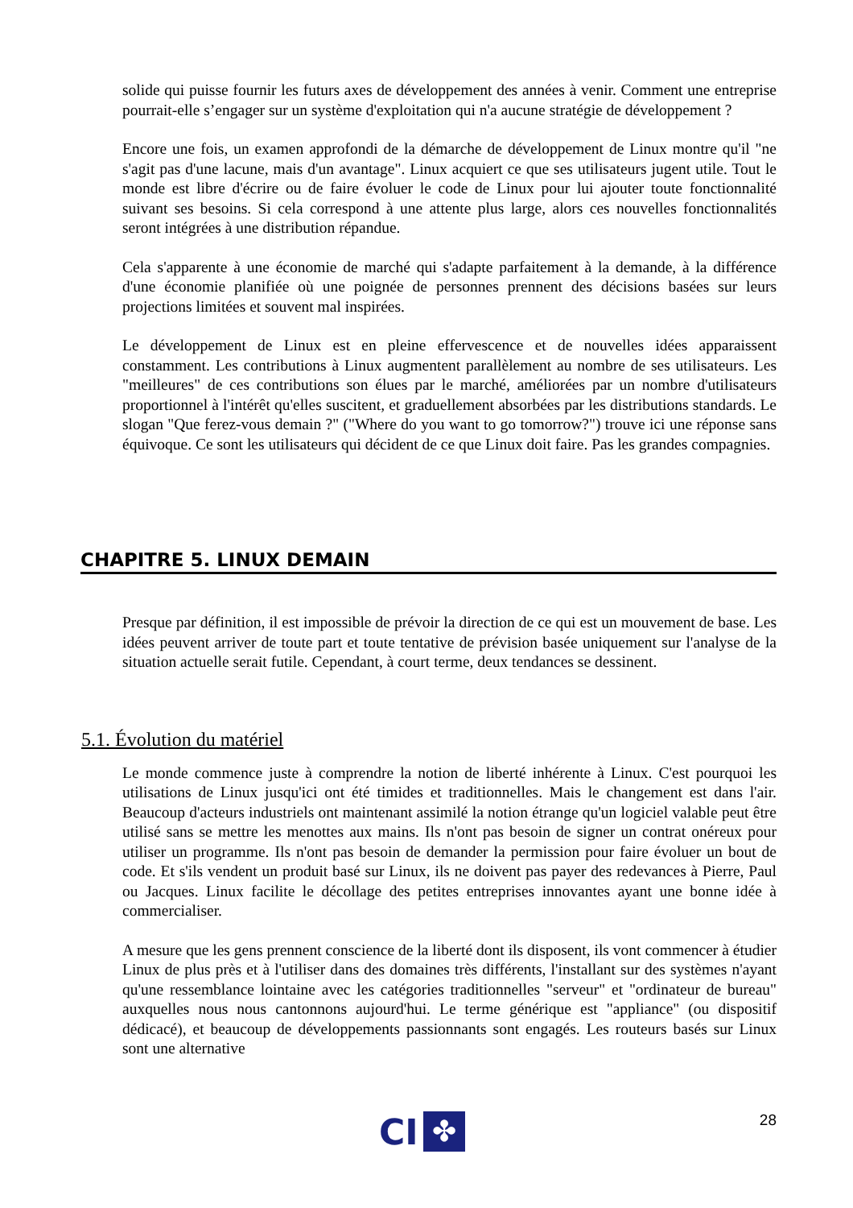solide qui puisse fournir les futurs axes de développement des années à venir. Comment une entreprise pourrait-elle s’engager sur un système d'exploitation qui n'a aucune stratégie de développement ?
Encore une fois, un examen approfondi de la démarche de développement de Linux montre qu'il "ne s'agit pas d'une lacune, mais d'un avantage". Linux acquiert ce que ses utilisateurs jugent utile. Tout le monde est libre d'écrire ou de faire évoluer le code de Linux pour lui ajouter toute fonctionnalité suivant ses besoins. Si cela correspond à une attente plus large, alors ces nouvelles fonctionnalités seront intégrées à une distribution répandue.
Cela s'apparente à une économie de marché qui s'adapte parfaitement à la demande, à la différence d'une économie planifiée où une poignée de personnes prennent des décisions basées sur leurs projections limitées et souvent mal inspirées.
Le développement de Linux est en pleine effervescence et de nouvelles idées apparaissent constamment. Les contributions à Linux augmentent parallèlement au nombre de ses utilisateurs. Les "meilleures" de ces contributions son élues par le marché, améliorées par un nombre d'utilisateurs proportionnel à l'intérêt qu'elles suscitent, et graduellement absorbées par les distributions standards. Le slogan "Que ferez-vous demain ?" ("Where do you want to go tomorrow?") trouve ici une réponse sans équivoque. Ce sont les utilisateurs qui décident de ce que Linux doit faire. Pas les grandes compagnies.
CHAPITRE 5. LINUX DEMAIN
Presque par définition, il est impossible de prévoir la direction de ce qui est un mouvement de base. Les idées peuvent arriver de toute part et toute tentative de prévision basée uniquement sur l'analyse de la situation actuelle serait futile. Cependant, à court terme, deux tendances se dessinent.
5.1. Évolution du matériel
Le monde commence juste à comprendre la notion de liberté inhérente à Linux. C'est pourquoi les utilisations de Linux jusqu'ici ont été timides et traditionnelles. Mais le changement est dans l'air. Beaucoup d'acteurs industriels ont maintenant assimilé la notion étrange qu'un logiciel valable peut être utilisé sans se mettre les menottes aux mains. Ils n'ont pas besoin de signer un contrat onéreux pour utiliser un programme. Ils n'ont pas besoin de demander la permission pour faire évoluer un bout de code. Et s'ils vendent un produit basé sur Linux, ils ne doivent pas payer des redevances à Pierre, Paul ou Jacques. Linux facilite le décollage des petites entreprises innovantes ayant une bonne idée à commercialiser.
A mesure que les gens prennent conscience de la liberté dont ils disposent, ils vont commencer à étudier Linux de plus près et à l'utiliser dans des domaines très différents, l'installant sur des systèmes n'ayant qu'une ressemblance lointaine avec les catégories traditionnelles "serveur" et "ordinateur de bureau" auxquelles nous nous cantonnons aujourd'hui. Le terme générique est "appliance" (ou dispositif dédicacé), et beaucoup de développements passionnants sont engagés. Les routeurs basés sur Linux sont une alternative
28
CI ✤